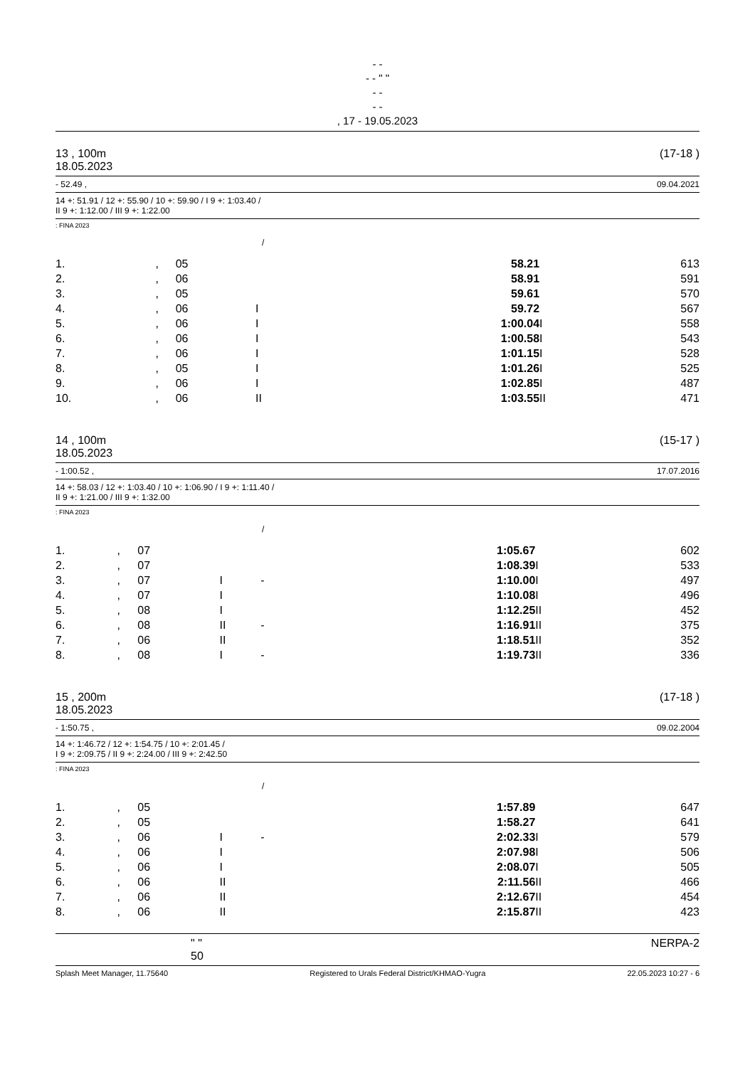- -
- - " "
- -
- -
, 17 - 19.05.2023
13 , 100m (17-18 )
18.05.2023
- 52.49 , 09.04.2021
14 +: 51.91 / 12 +: 55.90 / 10 +: 59.90 / I 9 +: 1:03.40 /
II 9 +: 1:12.00 / III 9 +: 1:22.00
: FINA 2023
/
| 1. | , | 05 | | | 58.21 | | 613 |
| 2. | , | 06 | | | 58.91 | | 591 |
| 3. | , | 05 | | | 59.61 | | 570 |
| 4. | , | 06 | I | | 59.72 | | 567 |
| 5. | , | 06 | I | | 1:00.04 | I | 558 |
| 6. | , | 06 | I | | 1:00.58 | I | 543 |
| 7. | , | 06 | I | | 1:01.15 | I | 528 |
| 8. | , | 05 | I | | 1:01.26 | I | 525 |
| 9. | , | 06 | I | | 1:02.85 | I | 487 |
| 10. | , | 06 | II | | 1:03.55 | II | 471 |
14 , 100m (15-17 )
18.05.2023
- 1:00.52 , 17.07.2016
14 +: 58.03 / 12 +: 1:03.40 / 10 +: 1:06.90 / I 9 +: 1:11.40 /
II 9 +: 1:21.00 / III 9 +: 1:32.00
: FINA 2023
/
| 1. | , | 07 | | | 1:05.67 | | 602 |
| 2. | , | 07 | | | 1:08.39 | I | 533 |
| 3. | , | 07 | I | - | 1:10.00 | I | 497 |
| 4. | , | 07 | I | | 1:10.08 | I | 496 |
| 5. | , | 08 | I | | 1:12.25 | II | 452 |
| 6. | , | 08 | II | - | 1:16.91 | II | 375 |
| 7. | , | 06 | II | | 1:18.51 | II | 352 |
| 8. | , | 08 | I | - | 1:19.73 | II | 336 |
15 , 200m (17-18 )
18.05.2023
- 1:50.75 , 09.02.2004
14 +: 1:46.72 / 12 +: 1:54.75 / 10 +: 2:01.45 /
I 9 +: 2:09.75 / II 9 +: 2:24.00 / III 9 +: 2:42.50
: FINA 2023
/
| 1. | , | 05 | | | 1:57.89 | | 647 |
| 2. | , | 05 | | | 1:58.27 | | 641 |
| 3. | , | 06 | I | - | 2:02.33 | I | 579 |
| 4. | , | 06 | I | | 2:07.98 | I | 506 |
| 5. | , | 06 | I | | 2:08.07 | I | 505 |
| 6. | , | 06 | II | | 2:11.56 | II | 466 |
| 7. | , | 06 | II | | 2:12.67 | II | 454 |
| 8. | , | 06 | II | | 2:15.87 | II | 423 |
" "
50 NERPA-2
Splash Meet Manager, 11.75640 Registered to Urals Federal District/KHMAO-Yugra 22.05.2023 10:27 - 6